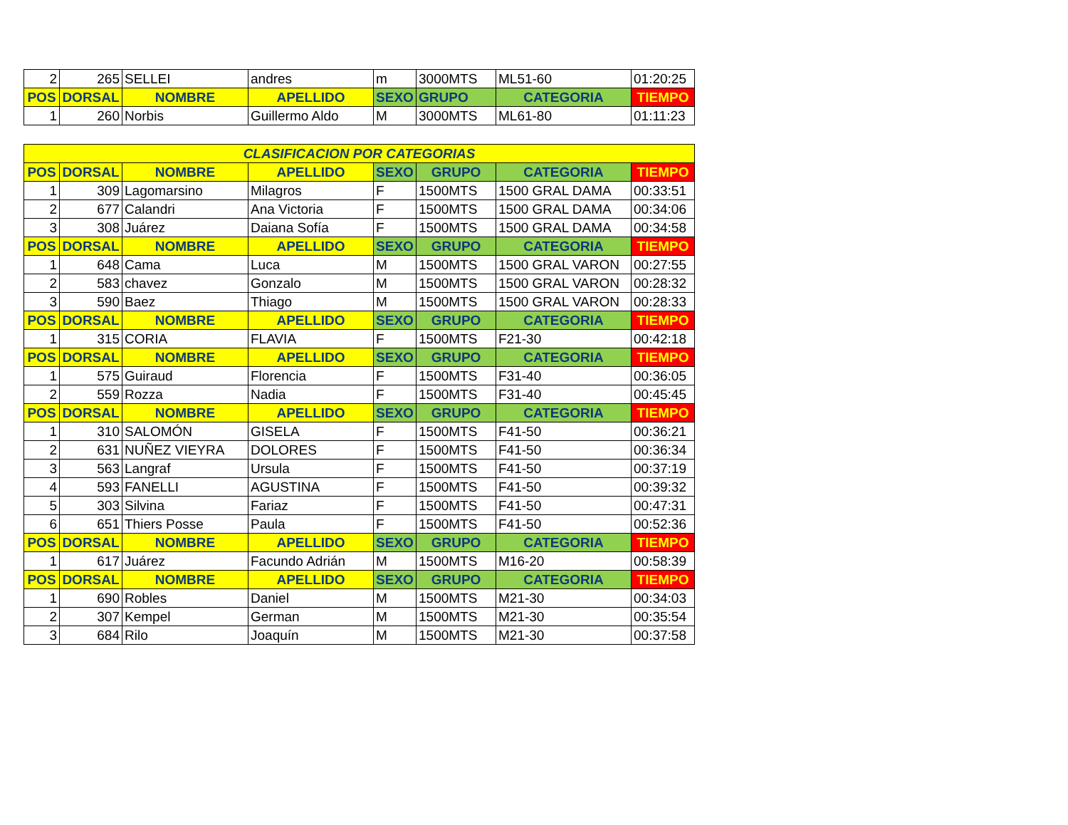| 2 | 265 | SELLEI | andres | m | 3000MTS | ML51-60 | 01:20:25 |
| POS | DORSAL | NOMBRE | APELLIDO | SEXO | GRUPO | CATEGORIA | TIEMPO |
| 1 | 260 | Norbis | Guillermo Aldo | M | 3000MTS | ML61-80 | 01:11:23 |
| CLASIFICACION POR CATEGORIAS | | | | | | | |
| POS | DORSAL | NOMBRE | APELLIDO | SEXO | GRUPO | CATEGORIA | TIEMPO |
| 1 | 309 | Lagomarsino | Milagros | F | 1500MTS | 1500 GRAL DAMA | 00:33:51 |
| 2 | 677 | Calandri | Ana Victoria | F | 1500MTS | 1500 GRAL DAMA | 00:34:06 |
| 3 | 308 | Juárez | Daiana Sofía | F | 1500MTS | 1500 GRAL DAMA | 00:34:58 |
| POS | DORSAL | NOMBRE | APELLIDO | SEXO | GRUPO | CATEGORIA | TIEMPO |
| 1 | 648 | Cama | Luca | M | 1500MTS | 1500 GRAL VARON | 00:27:55 |
| 2 | 583 | chavez | Gonzalo | M | 1500MTS | 1500 GRAL VARON | 00:28:32 |
| 3 | 590 | Baez | Thiago | M | 1500MTS | 1500 GRAL VARON | 00:28:33 |
| POS | DORSAL | NOMBRE | APELLIDO | SEXO | GRUPO | CATEGORIA | TIEMPO |
| 1 | 315 | CORIA | FLAVIA | F | 1500MTS | F21-30 | 00:42:18 |
| POS | DORSAL | NOMBRE | APELLIDO | SEXO | GRUPO | CATEGORIA | TIEMPO |
| 1 | 575 | Guiraud | Florencia | F | 1500MTS | F31-40 | 00:36:05 |
| 2 | 559 | Rozza | Nadia | F | 1500MTS | F31-40 | 00:45:45 |
| POS | DORSAL | NOMBRE | APELLIDO | SEXO | GRUPO | CATEGORIA | TIEMPO |
| 1 | 310 | SALOMÓN | GISELA | F | 1500MTS | F41-50 | 00:36:21 |
| 2 | 631 | NUÑEZ VIEYRA | DOLORES | F | 1500MTS | F41-50 | 00:36:34 |
| 3 | 563 | Langraf | Ursula | F | 1500MTS | F41-50 | 00:37:19 |
| 4 | 593 | FANELLI | AGUSTINA | F | 1500MTS | F41-50 | 00:39:32 |
| 5 | 303 | Silvina | Fariaz | F | 1500MTS | F41-50 | 00:47:31 |
| 6 | 651 | Thiers Posse | Paula | F | 1500MTS | F41-50 | 00:52:36 |
| POS | DORSAL | NOMBRE | APELLIDO | SEXO | GRUPO | CATEGORIA | TIEMPO |
| 1 | 617 | Juárez | Facundo Adrián | M | 1500MTS | M16-20 | 00:58:39 |
| POS | DORSAL | NOMBRE | APELLIDO | SEXO | GRUPO | CATEGORIA | TIEMPO |
| 1 | 690 | Robles | Daniel | M | 1500MTS | M21-30 | 00:34:03 |
| 2 | 307 | Kempel | German | M | 1500MTS | M21-30 | 00:35:54 |
| 3 | 684 | Rilo | Joaquín | M | 1500MTS | M21-30 | 00:37:58 |